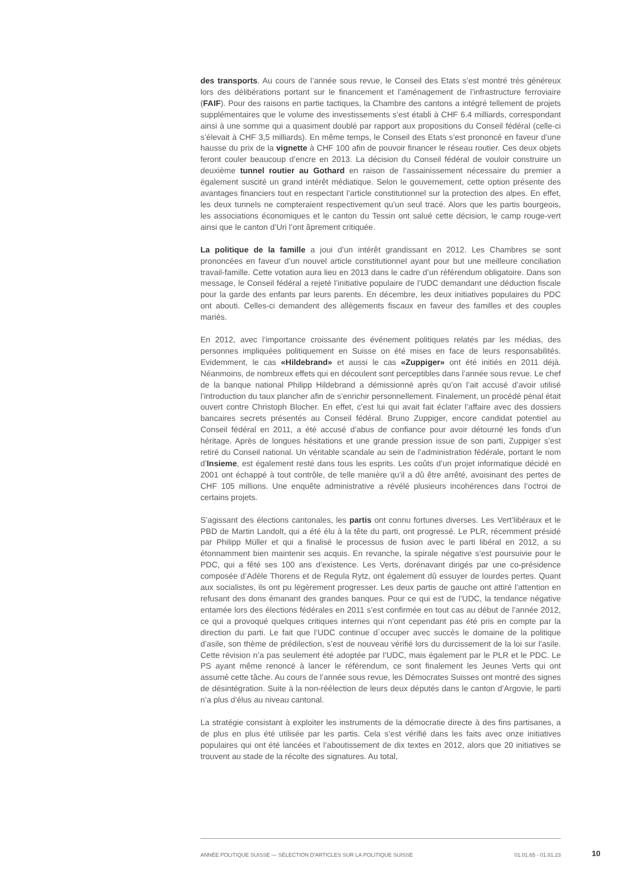des transports. Au cours de l’année sous revue, le Conseil des Etats s’est montré très généreux lors des délibérations portant sur le financement et l’aménagement de l’infrastructure ferroviaire (FAIF). Pour des raisons en partie tactiques, la Chambre des cantons a intégré tellement de projets supplémentaires que le volume des investissements s’est établi à CHF 6.4 milliards, correspondant ainsi à une somme qui a quasiment doublé par rapport aux propositions du Conseil fédéral (celle-ci s’élevait à CHF 3,5 milliards). En même temps, le Conseil des Etats s’est prononcé en faveur d’une hausse du prix de la vignette à CHF 100 afin de pouvoir financer le réseau routier. Ces deux objets feront couler beaucoup d’encre en 2013. La décision du Conseil fédéral de vouloir construire un deuxième tunnel routier au Gothard en raison de l’assainissement nécessaire du premier a également suscité un grand intérêt médiatique. Selon le gouvernement, cette option présente des avantages financiers tout en respectant l’article constitutionnel sur la protection des alpes. En effet, les deux tunnels ne compteraient respectivement qu’un seul tracé. Alors que les partis bourgeois, les associations économiques et le canton du Tessin ont salué cette décision, le camp rouge-vert ainsi que le canton d’Uri l’ont âprement critiquée.
La politique de la famille a joui d’un intérêt grandissant en 2012. Les Chambres se sont prononcées en faveur d’un nouvel article constitutionnel ayant pour but une meilleure conciliation travail-famille. Cette votation aura lieu en 2013 dans le cadre d’un référendum obligatoire. Dans son message, le Conseil fédéral a rejeté l’initiative populaire de l’UDC demandant une déduction fiscale pour la garde des enfants par leurs parents. En décembre, les deux initiatives populaires du PDC ont abouti. Celles-ci demandent des allègements fiscaux en faveur des familles et des couples mariés.
En 2012, avec l’importance croissante des événement politiques relatés par les médias, des personnes impliquées politiquement en Suisse on été mises en face de leurs responsabilités. Evidemment, le cas «Hildebrand» et aussi le cas «Zuppiger» ont été initiés en 2011 déjà. Néanmoins, de nombreux effets qui en découlent sont perceptibles dans l’année sous revue. Le chef de la banque national Philipp Hildebrand a démissionné après qu’on l’ait accusé d’avoir utilisé l’introduction du taux plancher afin de s’enrichir personnellement. Finalement, un procédé pénal était ouvert contre Christoph Blocher. En effet, c’est lui qui avait fait éclater l’affaire avec des dossiers bancaires secrets présentés au Conseil fédéral. Bruno Zuppiger, encore candidat potentiel au Conseil fédéral en 2011, a été accusé d’abus de confiance pour avoir détourné les fonds d’un héritage. Après de longues hésitations et une grande pression issue de son parti, Zuppiger s’est retiré du Conseil national. Un véritable scandale au sein de l’administration fédérale, portant le nom d’Insieme, est également resté dans tous les esprits. Les coûts d’un projet informatique décidé en 2001 ont échappé à tout contrôle, de telle manière qu’il a dû être arrêté, avoisinant des pertes de CHF 105 millions. Une enquête administrative a révélé plusieurs incohérences dans l’octroi de certains projets.
S’agissant des élections cantonales, les partis ont connu fortunes diverses. Les Vert’libéraux et le PBD de Martin Landolt, qui a été élu à la tête du parti, ont progressé. Le PLR, récemment présidé par Philipp Müller et qui a finalisé le processus de fusion avec le parti libéral en 2012, a su étonnamment bien maintenir ses acquis. En revanche, la spirale négative s’est poursuivie pour le PDC, qui a fêté ses 100 ans d’existence. Les Verts, dorénavant dirigés par une co-présidence composée d’Adèle Thorens et de Regula Rytz, ont également dû essuyer de lourdes pertes. Quant aux socialistes, ils ont pu légèrement progresser. Les deux partis de gauche ont attiré l’attention en refusant des dons émanant des grandes banques. Pour ce qui est de l’UDC, la tendance négative entamée lors des élections fédérales en 2011 s’est confirmée en tout cas au début de l’année 2012, ce qui a provoqué quelques critiques internes qui n’ont cependant pas été pris en compte par la direction du parti. Le fait que l’UDC continue d`occuper avec succès le domaine de la politique d’asile, son thème de prédilection, s’est de nouveau vérifié lors du durcissement de la loi sur l’asile. Cette révision n’a pas seulement été adoptée par l’UDC, mais également par le PLR et le PDC. Le PS ayant même renoncé à lancer le référendum, ce sont finalement les Jeunes Verts qui ont assumé cette tâche. Au cours de l’année sous revue, les Démocrates Suisses ont montré des signes de désintégration. Suite à la non-réélection de leurs deux députés dans le canton d’Argovie, le parti n’a plus d’élus au niveau cantonal.
La stratégie consistant à exploiter les instruments de la démocratie directe à des fins partisanes, a de plus en plus été utilisée par les partis. Cela s’est vérifié dans les faits avec onze initiatives populaires qui ont été lancées et l’aboutissement de dix textes en 2012, alors que 20 initiatives se trouvent au stade de la récolte des signatures. Au total,
ANNÉE POLITIQUE SUISSE — SÉLECTION D'ARTICLES SUR LA POLITIQUE SUISSE 01.01.65 - 01.01.23
10